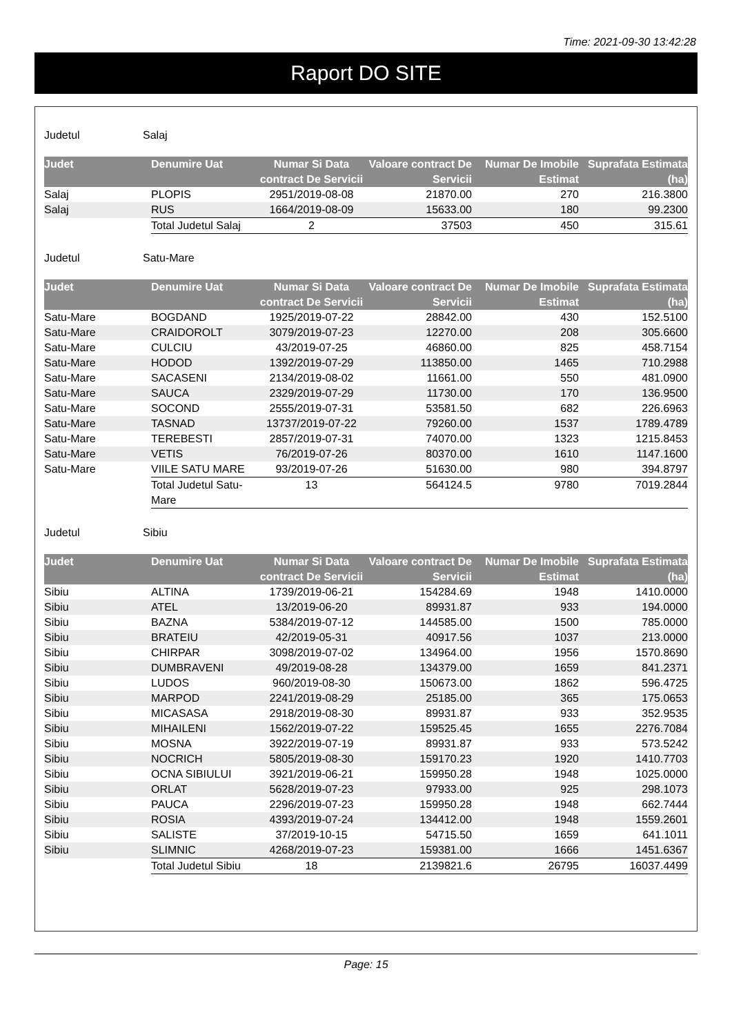Time: 2021-09-30 13:42:28
Raport DO SITE
Judetul Salaj
| Judet | Denumire Uat | Numar Si Data contract De Servicii | Valoare contract De Servicii | Numar De Imobile Estimat | Suprafata Estimata (ha) |
| --- | --- | --- | --- | --- | --- |
| Salaj | PLOPIS | 2951/2019-08-08 | 21870.00 | 270 | 216.3800 |
| Salaj | RUS | 1664/2019-08-09 | 15633.00 | 180 | 99.2300 |
| | Total Judetul Salaj | 2 | 37503 | 450 | 315.61 |
Judetul Satu-Mare
| Judet | Denumire Uat | Numar Si Data contract De Servicii | Valoare contract De Servicii | Numar De Imobile Estimat | Suprafata Estimata (ha) |
| --- | --- | --- | --- | --- | --- |
| Satu-Mare | BOGDAND | 1925/2019-07-22 | 28842.00 | 430 | 152.5100 |
| Satu-Mare | CRAIDOROLT | 3079/2019-07-23 | 12270.00 | 208 | 305.6600 |
| Satu-Mare | CULCIU | 43/2019-07-25 | 46860.00 | 825 | 458.7154 |
| Satu-Mare | HODOD | 1392/2019-07-29 | 113850.00 | 1465 | 710.2988 |
| Satu-Mare | SACASENI | 2134/2019-08-02 | 11661.00 | 550 | 481.0900 |
| Satu-Mare | SAUCA | 2329/2019-07-29 | 11730.00 | 170 | 136.9500 |
| Satu-Mare | SOCOND | 2555/2019-07-31 | 53581.50 | 682 | 226.6963 |
| Satu-Mare | TASNAD | 13737/2019-07-22 | 79260.00 | 1537 | 1789.4789 |
| Satu-Mare | TEREBESTI | 2857/2019-07-31 | 74070.00 | 1323 | 1215.8453 |
| Satu-Mare | VETIS | 76/2019-07-26 | 80370.00 | 1610 | 1147.1600 |
| Satu-Mare | VIILE SATU MARE | 93/2019-07-26 | 51630.00 | 980 | 394.8797 |
| | Total Judetul Satu-Mare | 13 | 564124.5 | 9780 | 7019.2844 |
Judetul Sibiu
| Judet | Denumire Uat | Numar Si Data contract De Servicii | Valoare contract De Servicii | Numar De Imobile Estimat | Suprafata Estimata (ha) |
| --- | --- | --- | --- | --- | --- |
| Sibiu | ALTINA | 1739/2019-06-21 | 154284.69 | 1948 | 1410.0000 |
| Sibiu | ATEL | 13/2019-06-20 | 89931.87 | 933 | 194.0000 |
| Sibiu | BAZNA | 5384/2019-07-12 | 144585.00 | 1500 | 785.0000 |
| Sibiu | BRATEIU | 42/2019-05-31 | 40917.56 | 1037 | 213.0000 |
| Sibiu | CHIRPAR | 3098/2019-07-02 | 134964.00 | 1956 | 1570.8690 |
| Sibiu | DUMBRAVENI | 49/2019-08-28 | 134379.00 | 1659 | 841.2371 |
| Sibiu | LUDOS | 960/2019-08-30 | 150673.00 | 1862 | 596.4725 |
| Sibiu | MARPOD | 2241/2019-08-29 | 25185.00 | 365 | 175.0653 |
| Sibiu | MICASASA | 2918/2019-08-30 | 89931.87 | 933 | 352.9535 |
| Sibiu | MIHAILENI | 1562/2019-07-22 | 159525.45 | 1655 | 2276.7084 |
| Sibiu | MOSNA | 3922/2019-07-19 | 89931.87 | 933 | 573.5242 |
| Sibiu | NOCRICH | 5805/2019-08-30 | 159170.23 | 1920 | 1410.7703 |
| Sibiu | OCNA SIBIULUI | 3921/2019-06-21 | 159950.28 | 1948 | 1025.0000 |
| Sibiu | ORLAT | 5628/2019-07-23 | 97933.00 | 925 | 298.1073 |
| Sibiu | PAUCA | 2296/2019-07-23 | 159950.28 | 1948 | 662.7444 |
| Sibiu | ROSIA | 4393/2019-07-24 | 134412.00 | 1948 | 1559.2601 |
| Sibiu | SALISTE | 37/2019-10-15 | 54715.50 | 1659 | 641.1011 |
| Sibiu | SLIMNIC | 4268/2019-07-23 | 159381.00 | 1666 | 1451.6367 |
| | Total Judetul Sibiu | 18 | 2139821.6 | 26795 | 16037.4499 |
Page: 15